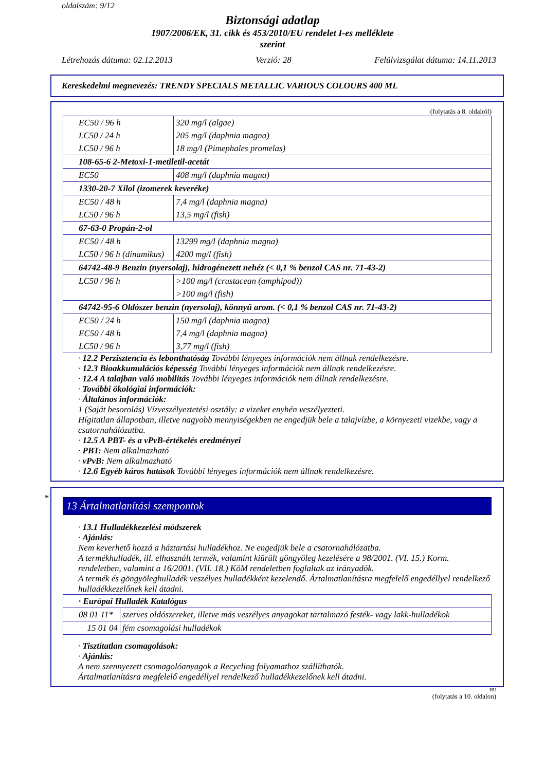oldalszám: 9/12
Biztonsági adatlap
1907/2006/EK, 31. cikk és 453/2010/EU rendelet I-es melléklete
szerint
Létrehozás dátuma: 02.12.2013 Verzió: 28 Felülvizsgálat dátuma: 14.11.2013
Kereskedelmi megnevezés: TRENDY SPECIALS METALLIC VARIOUS COLOURS 400 ML
(folytatás a 8. oldalról)
| EC50 / 96 h | 320 mg/l (algae) |
| LC50 / 24 h | 205 mg/l (daphnia magna) |
| LC50 / 96 h | 18 mg/l (Pimephales promelas) |
| 108-65-6 2-Metoxi-1-metiletil-acetát | |
| EC50 | 408 mg/l (daphnia magna) |
| 1330-20-7 Xilol (izomerek keveréke) | |
| EC50 / 48 h | 7,4 mg/l (daphnia magna) |
| LC50 / 96 h | 13,5 mg/l (fish) |
| 67-63-0 Propán-2-ol | |
| EC50 / 48 h | 13299 mg/l (daphnia magna) |
| LC50 / 96 h (dinamikus) | 4200 mg/l (fish) |
| 64742-48-9 Benzin (nyersolaj), hidrogénezett nehéz (< 0,1 % benzol CAS nr. 71-43-2) | |
| LC50 / 96 h | >100 mg/l (crustacean (amphipod)) |
| | >100 mg/l (fish) |
| 64742-95-6 Oldószer benzin (nyersolaj), könnyű arom. (< 0,1 % benzol CAS nr. 71-43-2) | |
| EC50 / 24 h | 150 mg/l (daphnia magna) |
| EC50 / 48 h | 7,4 mg/l (daphnia magna) |
| LC50 / 96 h | 3,77 mg/l (fish) |
· 12.2 Perzisztencia és lebonthatóság További lényeges információk nem állnak rendelkezésre.
· 12.3 Bioakkumulációs képesség További lényeges információk nem állnak rendelkezésre.
· 12.4 A talajban való mobilitás További lényeges információk nem állnak rendelkezésre.
· További ökológiai információk:
· Általános információk:
1 (Saját besorolás) Vízveszélyeztetési osztály: a vizeket enyhén veszélyezteti.
Hígitatlan állapotban, illetve nagyobb mennyiségekben ne engedjük bele a talajvízbe, a környezeti vizekbe, vagy a csatornahálózatba.
· 12.5 A PBT- és a vPvB-értékelés eredményei
· PBT: Nem alkalmazható
· vPvB: Nem alkalmazható
· 12.6 Egyéb káros hatások További lényeges információk nem állnak rendelkezésre.
*
13 Ártalmatlanítási szempontok
· 13.1 Hulladékkezelési módszerek
· Ajánlás:
Nem keverhető hozzá a háztartási hulladékhoz. Ne engedjük bele a csatornahálózatba.
A termékhulladék, ill. elhasznált termék, valamint kiürült göngyöleg kezelésére a 98/2001. (VI. 15.) Korm. rendeletben, valamint a 16/2001. (VII. 18.) KöM rendeletben foglaltak az irányadók.
A termék és göngyöleghulladék veszélyes hulladékként kezelendő. Ártalmatlanításra megfelelő engedéllyel rendelkező hulladékkezelőnek kell átadni.
| · Európai Hulladék Katalógus | |
| 08 01 11* | szerves oldószereket, illetve más veszélyes anyagokat tartalmazó festék- vagy lakk-hulladékok |
| 15 01 04 | fém csomagolási hulladékok |
· Tisztítatlan csomagolások:
· Ajánlás:
A nem szennyezett csomagolóanyagok a Recycling folyamathoz szállíthatók.
Ártalmatlanításra megfelelő engedéllyel rendelkező hulladékkezelőnek kell átadni.
HU
(folytatás a 10. oldalon)